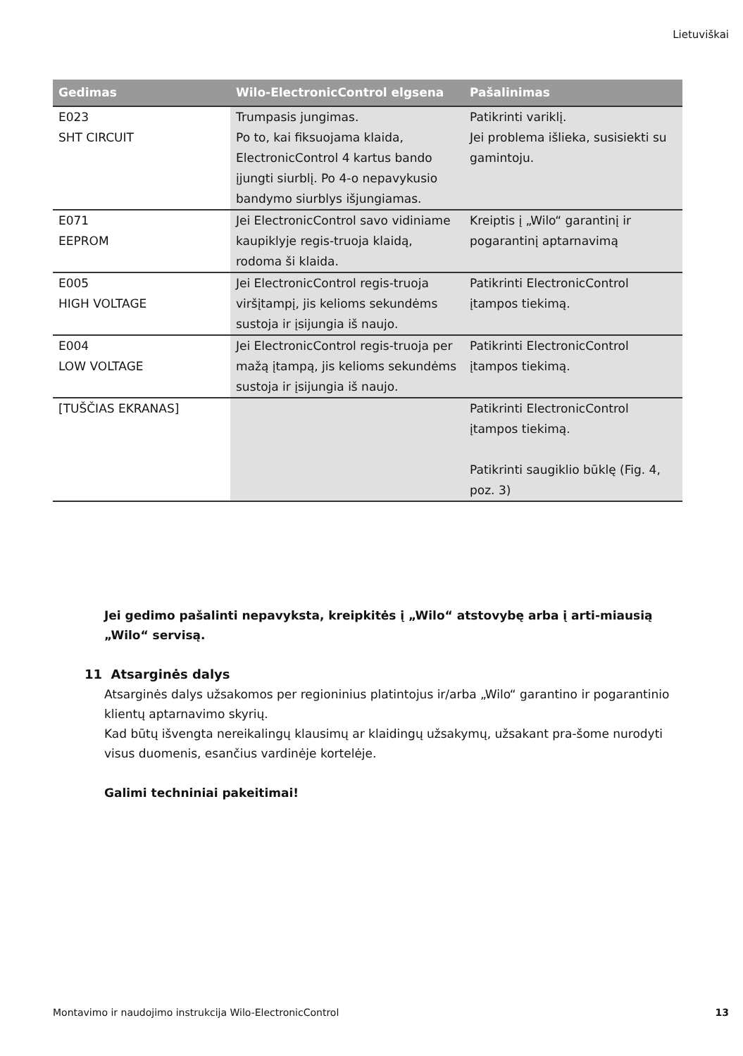Lietuviškai
| Gedimas | Wilo-ElectronicControl elgsena | Pašalinimas |
| --- | --- | --- |
| E023 SHT CIRCUIT | Trumpasis jungimas. Po to, kai fiksuojama klaida, ElectronicControl 4 kartus bando įjungti siurblį. Po 4-o nepavykusio bandymo siurblys išjungiamas. | Patikrinti variklį. Jei problema išlieka, susisiekti su gamintoju. |
| E071 EEPROM | Jei ElectronicControl savo vidiniame kaupiklyje regis-truoja klaidą, rodoma ši klaida. | Kreiptis į „Wilo“ garantinį ir pogarantinį aptarnavimą |
| E005 HIGH VOLTAGE | Jei ElectronicControl regis-truoja viršįtampį, jis kelioms sekundėms sustoja ir įsijungia iš naujo. | Patikrinti ElectronicControl įtampos tiekimą. |
| E004 LOW VOLTAGE | Jei ElectronicControl regis-truoja per mažą įtampą, jis kelioms sekundėms sustoja ir įsijungia iš naujo. | Patikrinti ElectronicControl įtampos tiekimą. |
| [TUŠČIAS EKRANAS] | | Patikrinti ElectronicControl įtampos tiekimą. Patikrinti saugiklio būklę (Fig. 4, poz. 3) |
Jei gedimo pašalinti nepavyksta, kreipkitės į „Wilo“ atstovybę arba į arti-miausią „Wilo“ servisą.
11 Atsarginės dalys
Atsarginės dalys užsakomos per regioninius platintojus ir/arba „Wilo“ garantino ir pogarantinio klientų aptarnavimo skyrių.
Kad būtų išvengta nereikalingų klausimų ar klaidingų užsakymų, užsakant pra-šome nurodyti visus duomenis, esančius vardinėje kortelėje.
Galimi techniniai pakeitimai!
Montavimo ir naudojimo instrukcija Wilo-ElectronicControl 13